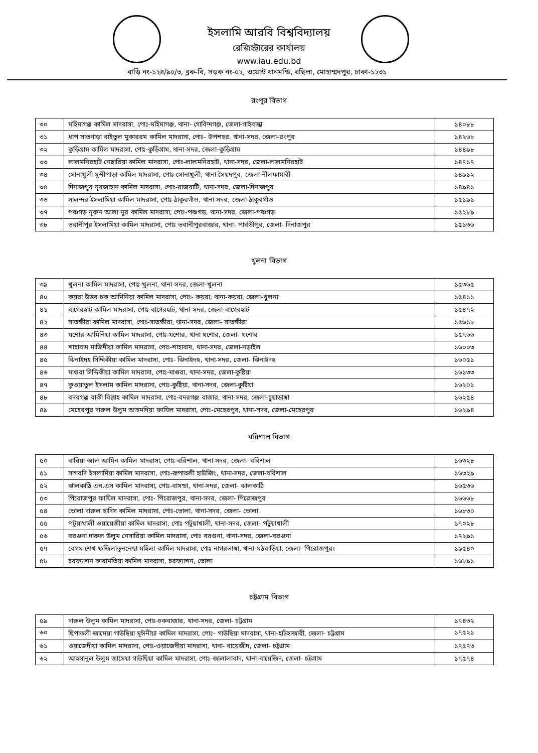ইসলামি আরবি বিশ্ববিদ্যালয়
রেজিস্ট্রারের কার্যালয়
www.iau.edu.bd
বাড়ি নং-১২৪/৯০/৩, ব্লক-বি, সড়ক নং-০২, ওয়েস্ট ধানমন্ডি, রছিলা, মোহাম্মদপুর, ঢাকা-১২৩১
রংপুর বিভাগ
| ৩০ | মহিমাগঞ্জ কামিল মাদরাসা, পোঃ-মহিমাগঞ্জ, থানা- গোবিন্দগঞ্জ, জেলা-গাইবান্ধা | ১৪০৮৮ |
| ৩১ | ধাপ সাতগাড়া বাইতুল মুকাররম কামিল মাদরাসা, পোঃ- উপশহর, থানা-সদর, জেলা-রংপুর | ১৪২৬৮ |
| ৩২ | কুড়িগ্রাম কামিল মাদরাসা, পোঃ-কুড়িগ্রাম, থানা-সদর, জেলা-কুড়িগ্রাম | ১৪৪৯৮ |
| ৩৩ | লালমনিরহাট নেছারিয়া কামিল মাদরাসা, পোঃ-লালমনিরহাট, থানা-সদর, জেলা-লালমনিরহাট | ১৪৭১৭ |
| ৩৪ | সোনাখুলী মুন্সীপাড়া কামিল মাদরাসা, পোঃ-সোনাখুলী, থানা-সৈয়দপুর, জেলা-নীলফামারী | ১৪৯১২ |
| ৩৫ | দিনাজপুর নূরজাহান কামিল মাদরাসা, পোঃ-রাজবাটি, থানা-সদর, জেলা-দিনাজপুর | ১৪৯৪১ |
| ৩৬ | সালন্দর ইসলামিয়া কামিল মাদরাসা, পোঃ-ঠাকুরগাঁও, থানা-সদর, জেলা-ঠাকুরগাঁও | ১৫১৯১ |
| ৩৭ | পঞ্চগড় নূরুন আলা নূর কামিল মাদরাসা, পোঃ-পঞ্চগড়, থানা-সদর, জেলা-পঞ্চগড় | ১৫২৮৯ |
| ৩৮ | ভবানীপুর ইসলামিয়া কামিল মাদরাসা, পোঃ ভবানীপুরবাজার, থানা- পার্বতীপুর, জেলা- দিনাজপুর | ১৫১৩৬ |
খুলনা বিভাগ
| ৩৯ | খুলনা কামিল মাদরাসা, পোঃ-খুলনা, থানা-সদর, জেলা-খুলনা | ১৫৩৬৫ |
| ৪০ | কয়রা উত্তর চক আমিনিয়া কামিল মাদরাসা, পোঃ- কয়রা, থানা-কয়রা, জেলা-খুলনা | ১৫৪১১ |
| ৪১ | বাগেরহাট কামিল মাদরাসা, পোঃ-বাগেরহাট, থানা-সদর, জেলা-বাগেরহাট | ১৫৪৭২ |
| ৪২ | সাতক্ষীরা কামিল মাদরাসা, পোঃ-সাতক্ষীরা, থানা-সদর, জেলা- সাতক্ষীরা | ১৫৬১৮ |
| ৪৩ | যশোর আমিনিয়া কামিল মাদরাসা, পোঃ-যশোর, থানা যশোর, জেলা- যশোর | ১৫৭৬৬ |
| ৪৪ | শাহাবাদ মাজিদীয়া কামিল মাদরাসা, পোঃ-শাহাবাদ, থানা-সদর, জেলা-নড়াইল | ১৬০০৩ |
| ৪৫ | ঝিনাইদহ সিদ্দিকীয়া কামিল মাদরাসা, পোঃ- ঝিনাইদহ, থানা-সদর, জেলা- ঝিনাইদহ | ১৬০৫১ |
| ৪৬ | মাগুরা সিদ্দিকীয়া কামিল মাদরাসা, পোঃ-মাগুরা, থানা-সদর, জেলা-কুষ্টিয়া | ১৬১৩৩ |
| ৪৭ | কুওয়াতুল ইসলাম কামিল মাদরাসা, পোঃ-কুষ্টিয়া, থানা-সদর, জেলা-কুষ্টিয়া | ১৬২০১ |
| ৪৮ | বদরগঞ্জ বাকী বিল্লাহ কামিল মাদরাসা, পোঃ-বদরগঞ্জ বাজার, থানা-সদর, জেলা-চুয়াডাঙ্গা | ১৬২৫৪ |
| ৪৯ | মেহেরপুর দারুল উলুম আহমদিয়া ফাযিল মাদরাসা, পোঃ-মেহেরপুর, থানা-সদর, জেলা-মেহেরপুর | ১৬২৯৪ |
বরিশাল বিভাগ
| ৫০ | বাঘিয়া আল আমিন কামিল মাদরাসা, পোঃ-বরিশাল, থানা-সদর, জেলা- বরিশাল | ১৬৩২৮ |
| ৫১ | সাগরদি ইসলামিয়া কামিল মাদরাসা, পোঃ-রূপাতলী হাউজিং, থানা-সদর, জেলা-বরিশাল | ১৬৩২৯ |
| ৫২ | ঝালকাঠি এন.এস কামিল মাদরাসা, পোঃ-বাসন্ডা, থানা-সদর, জেলা- ঝালকাঠি | ১৬৫৩৬ |
| ৫৩ | পিরোজপুর ফাযিল মাদরাসা, পোঃ- পিরোজপুর, থানা-সদর, জেলা- পিরোজপুর | ১৬৬৬৮ |
| ৫৪ | ভোলা দারুল হাদিস কামিল মাদরাসা, পোঃ-ভোলা, থানা-সদর, জেলা- ভোলা | ১৬৮৩০ |
| ৫৫ | পটুয়াখালী ওয়ায়েজীয়া কামিল মাদরাসা, পোঃ পটুয়াখালী, থানা-সদর, জেলা- পটুয়াখালী | ১৭০২৮ |
| ৫৬ | বরগুনা দারুল উলুম নেসারিয়া কামিল মাদরাসা, পোঃ বরগুনা, থানা-সদর, জেলা-বরগুনা | ১৭২৯১ |
| ৫৭ | বেগম শেখ ফজিলাতুননেছা মহিলা কামিল মাদরাসা, পোঃ নাগরভাঙ্গা, থানা-মঠবাড়িয়া, জেলা- পিরোজপুর। | ১৯৫৪০ |
| ৫৮ | চরফ্যাশন কারামতিয়া কামিল মাদরাসা, চরফ্যাশন, ভোলা | ১৬৮৯১ |
চট্টগ্রাম বিভাগ
| ৫৯ | দারুল উলুম কামিল মাদরাসা, পোঃ-চকবাজার, থানা-সদর, জেলা- চট্টগ্রাম | ১৭৪৩২ |
| ৬০ | ছিপাতলী জামেয়া গাউছিয়া মূঈনীয়া কামিল মাদরাসা, পোঃ- গাউছিয়া মাদরাসা, থানা-হাটহাজারী, জেলা- চট্টগ্রাম | ১৭৫২১ |
| ৬১ | ওয়াজেদীয়া কামিল মাদরাসা, পোঃ-ওয়াজেদীয়া মাদরাসা, থানা- বায়েজীদ, জেলা- চট্টগ্রাম | ১৭৫৭৩ |
| ৬২ | আহসানুল উলুম জামেয়া গাউছিয়া কামিল মাদরাসা, পোঃ-জালালাবাদ, থানা-বায়েজিদ, জেলা- চট্টগ্রাম | ১৭৫৭৪ |